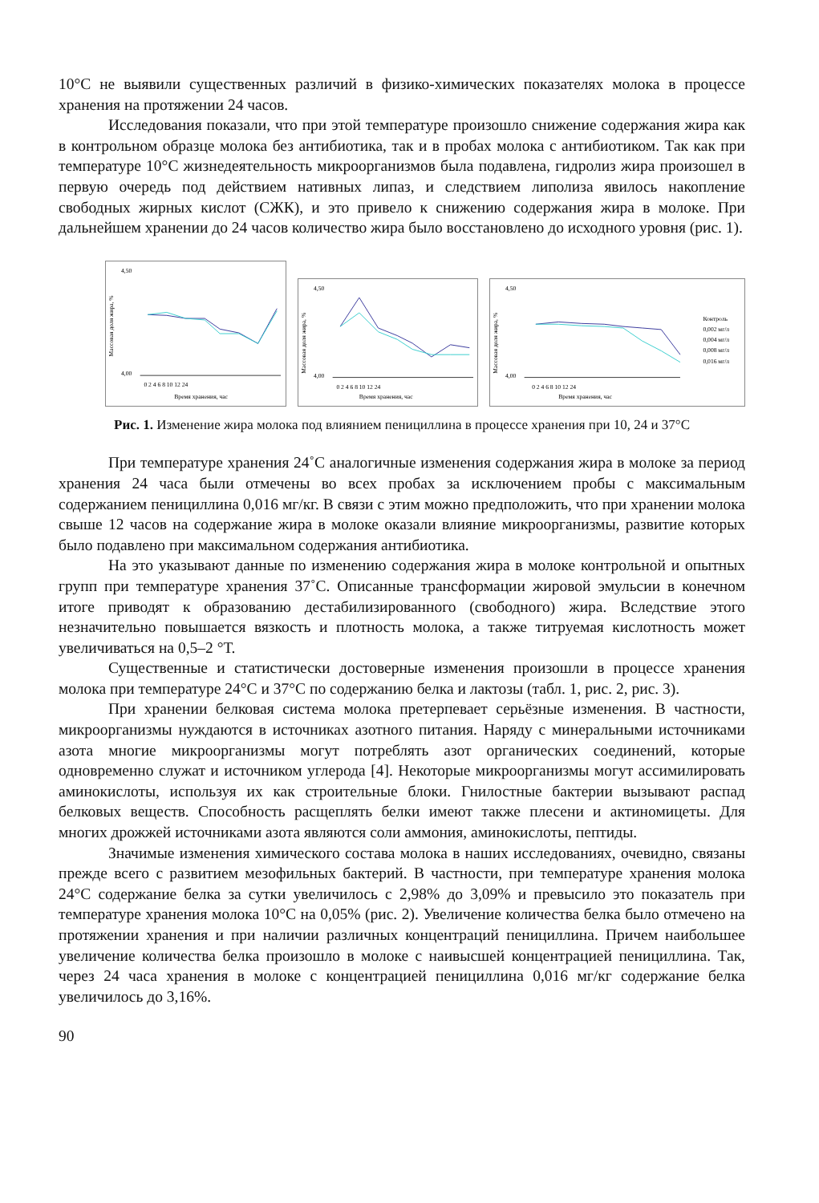10°С не выявили существенных различий в физико-химических показателях молока в процессе хранения на протяжении 24 часов.
Исследования показали, что при этой температуре произошло снижение содержания жира как в контрольном образце молока без антибиотика, так и в пробах молока с антибиотиком. Так как при температуре 10°С жизнедеятельность микроорганизмов была подавлена, гидролиз жира произошел в первую очередь под действием нативных липаз, и следствием липолиза явилось накопление свободных жирных кислот (СЖК), и это привело к снижению содержания жира в молоке. При дальнейшем хранении до 24 часов количество жира было восстановлено до исходного уровня (рис. 1).
Массовая доля жира, %
4,50
4,00
0 2 4 6 8 10 12 24
Время хранения, час
Массовая доля жира, %
4,50
4,00
0 2 4 6 8 10 12 24
Время хранения, час
Массовая доля жира, %
4,50
4,00
0 2 4 6 8 10 12 24
Время хранения, час
Контроль
0,002 мг/л
0,004 мг/л
0,008 мг/л
0,016 мг/л
Рис. 1. Изменение жира молока под влиянием пенициллина в процессе хранения при 10, 24 и 37°С
При температуре хранения 24˚С аналогичные изменения содержания жира в молоке за период хранения 24 часа были отмечены во всех пробах за исключением пробы с максимальным содержанием пенициллина 0,016 мг/кг. В связи с этим можно предположить, что при хранении молока свыше 12 часов на содержание жира в молоке оказали влияние микроорганизмы, развитие которых было подавлено при максимальном содержания антибиотика.
На это указывают данные по изменению содержания жира в молоке контрольной и опытных групп при температуре хранения 37˚С. Описанные трансформации жировой эмульсии в конечном итоге приводят к образованию дестабилизированного (свободного) жира. Вследствие этого незначительно повышается вязкость и плотность молока, а также титруемая кислотность может увеличиваться на 0,5–2 °Т.
Существенные и статистически достоверные изменения произошли в процессе хранения молока при температуре 24°С и 37°С по содержанию белка и лактозы (табл. 1, рис. 2, рис. 3).
При хранении белковая система молока претерпевает серьёзные изменения. В частности, микроорганизмы нуждаются в источниках азотного питания. Наряду с минеральными источниками азота многие микроорганизмы могут потреблять азот органических соединений, которые одновременно служат и источником углерода [4]. Некоторые микроорганизмы могут ассимилировать аминокислоты, используя их как строительные блоки. Гнилостные бактерии вызывают распад белковых веществ. Способность расщеплять белки имеют также плесени и актиномицеты. Для многих дрожжей источниками азота являются соли аммония, аминокислоты, пептиды.
Значимые изменения химического состава молока в наших исследованиях, очевидно, связаны прежде всего с развитием мезофильных бактерий. В частности, при температуре хранения молока 24°С содержание белка за сутки увеличилось с 2,98% до 3,09% и превысило это показатель при температуре хранения молока 10°С на 0,05% (рис. 2). Увеличение количества белка было отмечено на протяжении хранения и при наличии различных концентраций пенициллина. Причем наибольшее увеличение количества белка произошло в молоке с наивысшей концентрацией пенициллина. Так, через 24 часа хранения в молоке с концентрацией пенициллина 0,016 мг/кг содержание белка увеличилось до 3,16%.
90